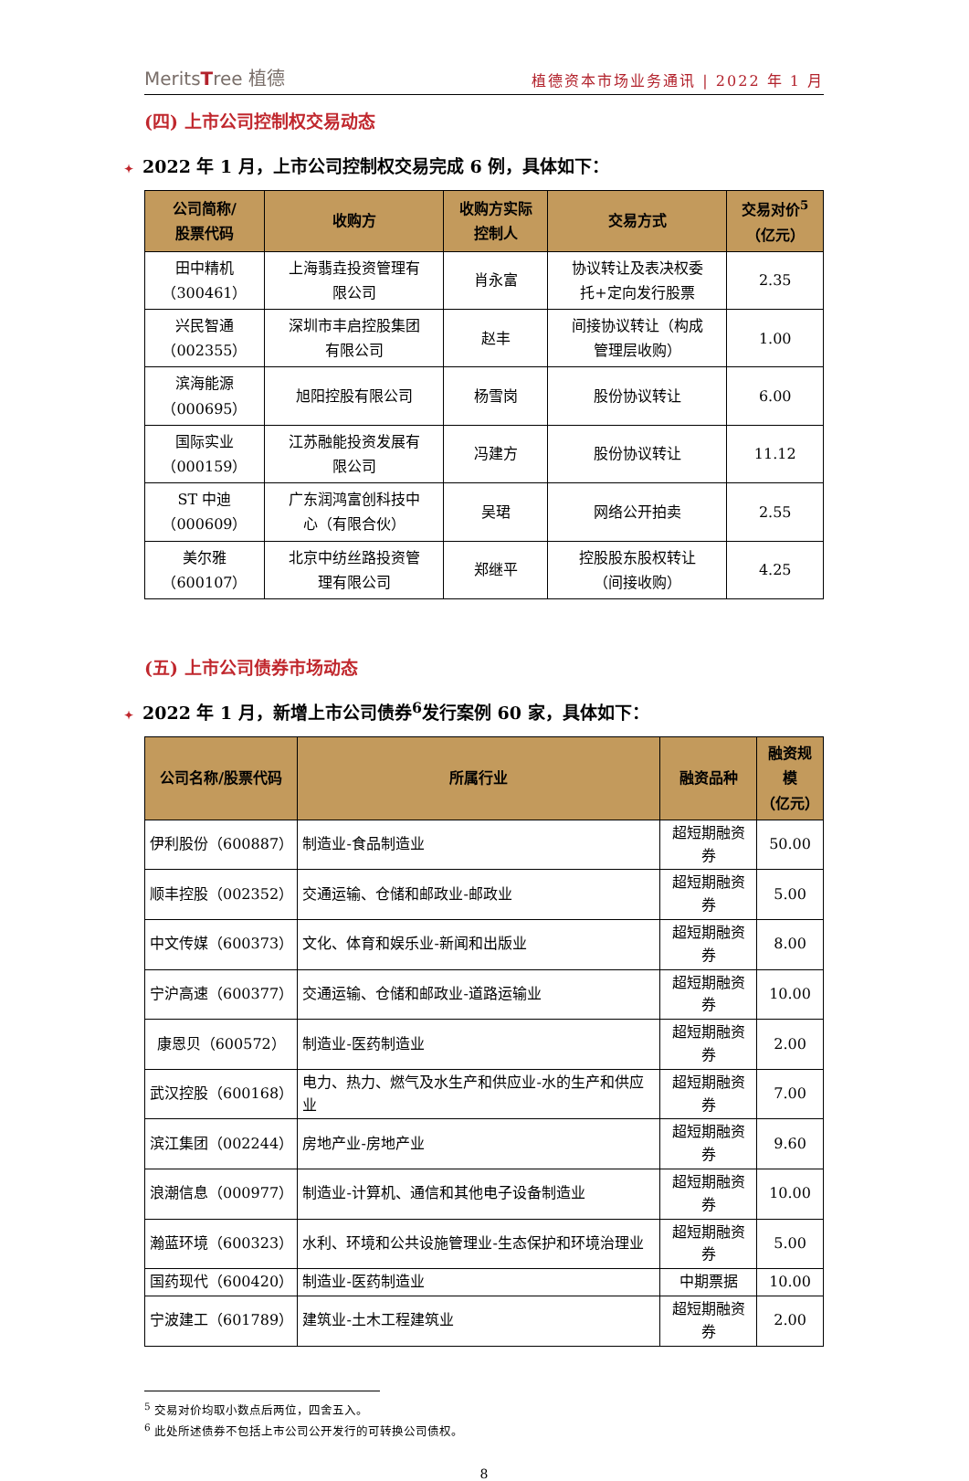MeritsTree 植德
植德资本市场业务通讯 | 2022 年 1 月
(四) 上市公司控制权交易动态
✦ 2022 年 1 月，上市公司控制权交易完成 6 例，具体如下：
| 公司简称/ 股票代码 | 收购方 | 收购方实际 控制人 | 交易方式 | 交易对价<sup>5</sup> （亿元） |
| --- | --- | --- | --- | --- |
| 田中精机 （300461） | 上海翡垚投资管理有 限公司 | 肖永富 | 协议转让及表决权委 托+定向发行股票 | 2.35 |
| 兴民智通 （002355） | 深圳市丰启控股集团 有限公司 | 赵丰 | 间接协议转让（构成 管理层收购） | 1.00 |
| 滨海能源 （000695） | 旭阳控股有限公司 | 杨雪岗 | 股份协议转让 | 6.00 |
| 国际实业 （000159） | 江苏融能投资发展有 限公司 | 冯建方 | 股份协议转让 | 11.12 |
| ST 中迪 （000609） | 广东润鸿富创科技中 心（有限合伙） | 吴珺 | 网络公开拍卖 | 2.55 |
| 美尔雅 （600107） | 北京中纺丝路投资管 理有限公司 | 郑继平 | 控股股东股权转让 （间接收购） | 4.25 |
(五) 上市公司债券市场动态
✦ 2022 年 1 月，新增上市公司债券<sup>6</sup>发行案例 60 家，具体如下：
| 公司名称/股票代码 | 所属行业 | 融资品种 | 融资规模 （亿元） |
| --- | --- | --- | --- |
| 伊利股份（600887） | 制造业-食品制造业 | 超短期融资券 | 50.00 |
| 顺丰控股（002352） | 交通运输、仓储和邮政业-邮政业 | 超短期融资券 | 5.00 |
| 中文传媒（600373） | 文化、体育和娱乐业-新闻和出版业 | 超短期融资券 | 8.00 |
| 宁沪高速（600377） | 交通运输、仓储和邮政业-道路运输业 | 超短期融资券 | 10.00 |
| 康恩贝（600572） | 制造业-医药制造业 | 超短期融资券 | 2.00 |
| 武汉控股（600168） | 电力、热力、燃气及水生产和供应业-水的生产和供应业 | 超短期融资券 | 7.00 |
| 滨江集团（002244） | 房地产业-房地产业 | 超短期融资券 | 9.60 |
| 浪潮信息（000977） | 制造业-计算机、通信和其他电子设备制造业 | 超短期融资券 | 10.00 |
| 瀚蓝环境（600323） | 水利、环境和公共设施管理业-生态保护和环境治理业 | 超短期融资券 | 5.00 |
| 国药现代（600420） | 制造业-医药制造业 | 中期票据 | 10.00 |
| 宁波建工（601789） | 建筑业-土木工程建筑业 | 超短期融资券 | 2.00 |
<sup>5</sup> 交易对价均取小数点后两位，四舍五入。
<sup>6</sup> 此处所述债券不包括上市公司公开发行的可转换公司债权。
8